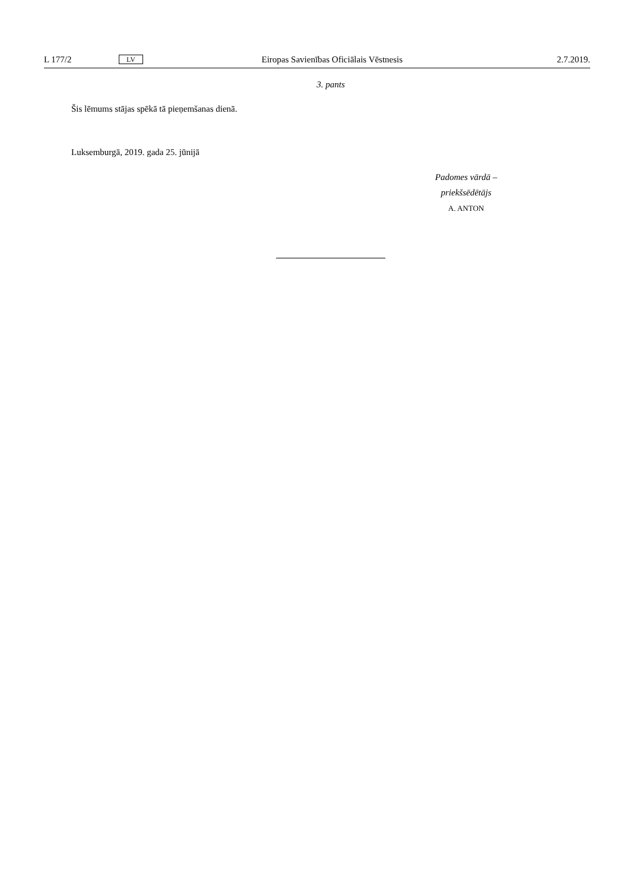L 177/2 LV Eiropas Savienības Oficiālais Vēstnesis 2.7.2019.
3. pants
Šis lēmums stājas spēkā tā pieņemšanas dienā.
Luksemburgā, 2019. gada 25. jūnijā
Padomes vārdā –
priekšsēdētājs
A. ANTON